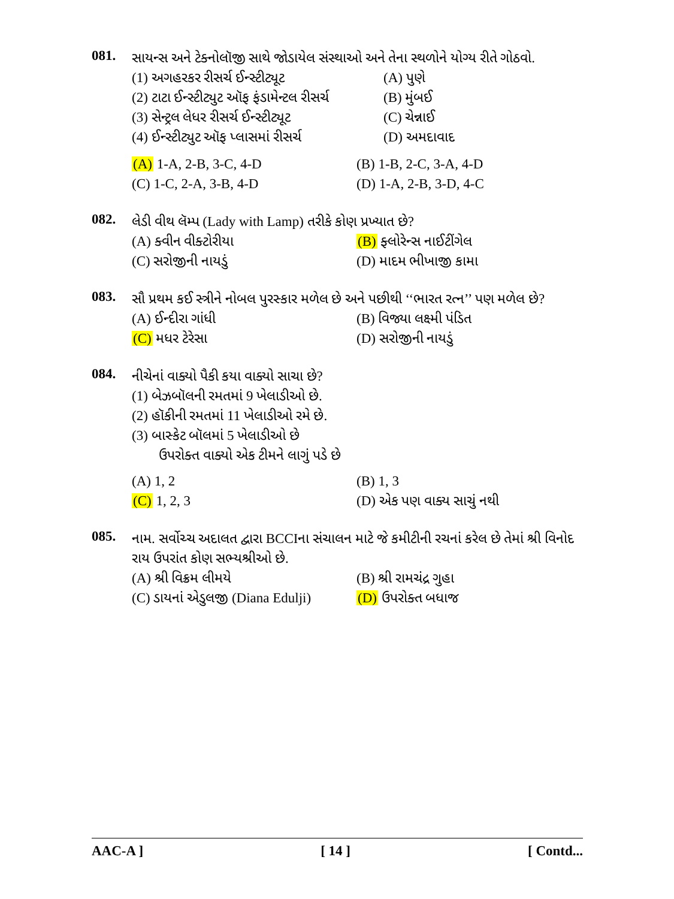081.
સાયન્સ અને ટેક્નોલૉજી સાથે જોડાયેલ સંસ્થાઓ અને તેના સ્થળોને યોગ્ય રીતે ગોઠવો.
(1) અગહરકર રીસર્ચ ઈન્સ્ટીટ્યૂટ (A) પુણે
(2) ટાટા ઈન્સ્ટીટ્યુટ ઑફ ફંડામેન્ટલ રીસર્ચ (B) મુંબઈ
(3) સેન્ટ્રલ લેધર રીસર્ચ ઈન્સ્ટીટ્યૂટ (C) ચેન્નાઈ
(4) ઈન્સ્ટીટ્યુટ ઑફ પ્લાસમાં રીસર્ચ (D) અમદાવાદ
(A) 1-A, 2-B, 3-C, 4-D (B) 1-B, 2-C, 3-A, 4-D
(C) 1-C, 2-A, 3-B, 4-D (D) 1-A, 2-B, 3-D, 4-C
082.
લેડી વીથ લૅમ્પ (Lady with Lamp) તરીકે કોણ પ્રખ્યાત છે?
(A) ક્વીન વીક્ટોરીયા (B) ફ્લોરેન્સ નાઈટીંગેલ
(C) સરોજીની નાયડું (D) માદમ ભીખાજી કામા
083.
સૌ પ્રથમ કઈ સ્ત્રીને નોબલ પુરસ્કાર મળેલ છે અને પછીથી ‘‘ભારત રત્ન’’ પણ મળેલ છે?
(A) ઈન્દીરા ગાંધી (B) વિજ્યા લક્ષ્મી પંડિત
(C) મધર ટેરેસા (D) સરોજીની નાયડું
084.
નીચેનાં વાક્યો પૈકી કયા વાક્યો સાચા છે?
(1) બેઝબૉલની રમતમાં 9 ખેલાડીઓ છે.
(2) હૉકીની રમતમાં 11 ખેલાડીઓ રમે છે.
(3) બાસ્કેટ બૉલમાં 5 ખેલાડીઓ છે
ઉપરોક્ત વાક્યો એક ટીમને લાગું પડે છે
(A) 1, 2 (B) 1, 3
(C) 1, 2, 3 (D) એક પણ વાક્ય સાચું નથી
085.
નામ. સર્વોચ્ચ અદાલત દ્વારા BCCIના સંચાલન માટે જે કમીટીની રચનાં કરેલ છે તેમાં શ્રી વિનોદ રાય ઉપરાંત કોણ સભ્યશ્રીઓ છે.
(A) શ્રી વિક્રમ લીમયે (B) શ્રી રામચંદ્ર ગુહા
(C) ડાયનાં એડુલજી (Diana Edulji) (D) ઉપરોક્ત બધાજ
AAC-A ] [ 14 ] [ Contd...